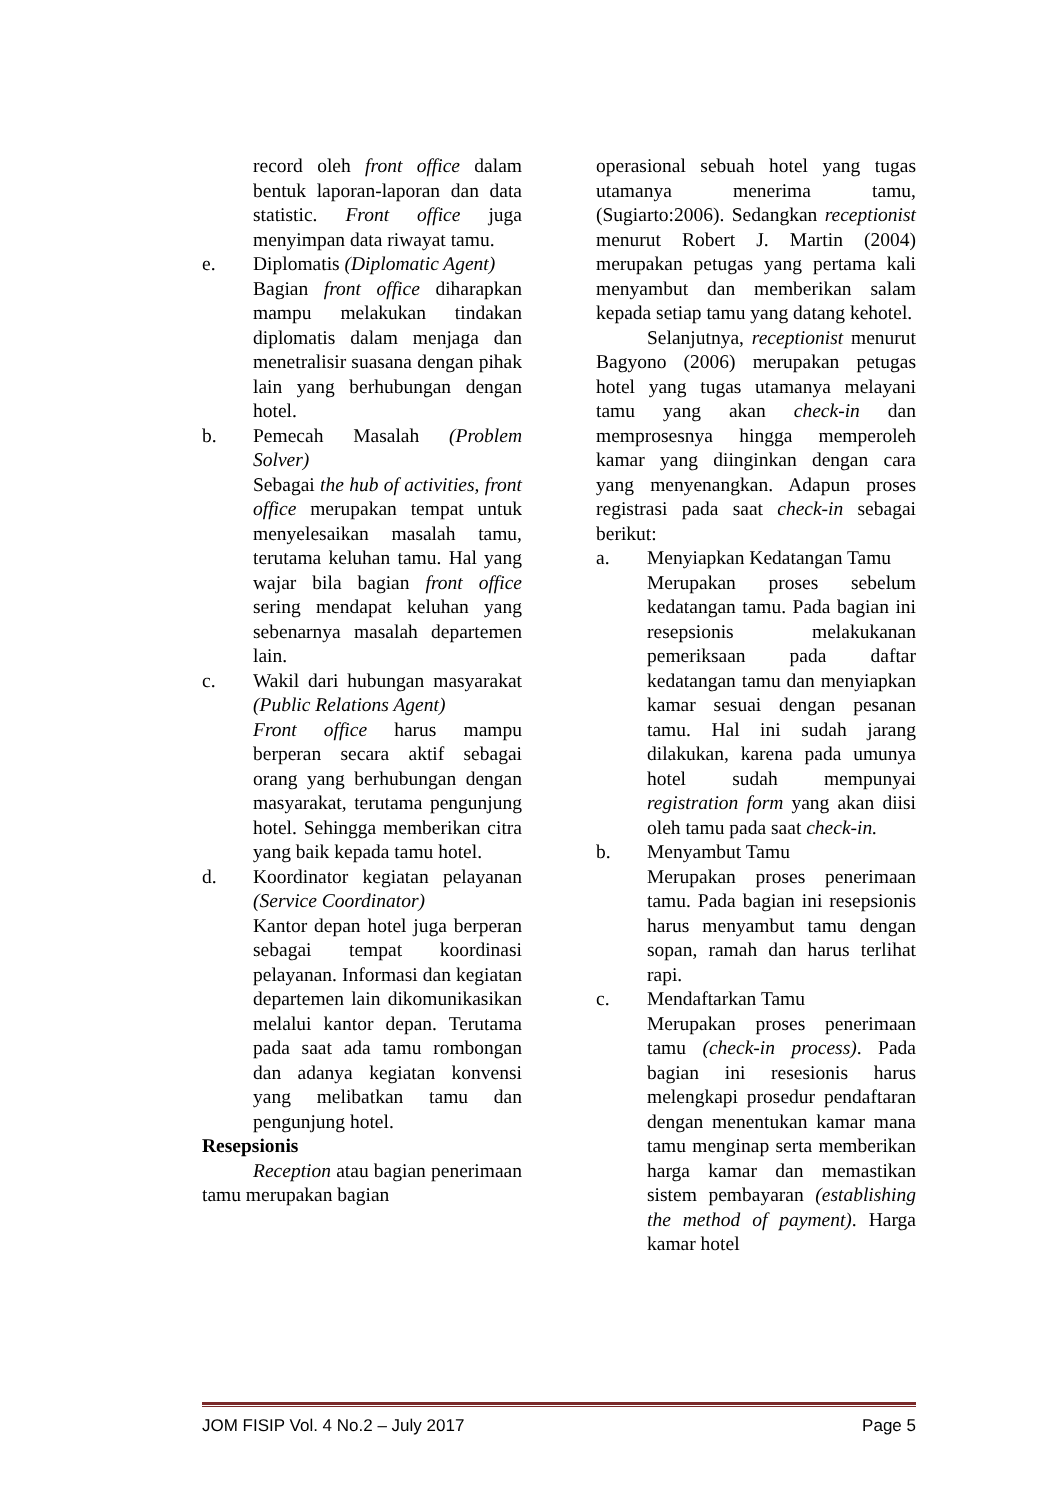record oleh front office dalam bentuk laporan-laporan dan data statistic. Front office juga menyimpan data riwayat tamu.
e. Diplomatis (Diplomatic Agent)
Bagian front office diharapkan mampu melakukan tindakan diplomatis dalam menjaga dan menetralisir suasana dengan pihak lain yang berhubungan dengan hotel.
b. Pemecah Masalah (Problem Solver)
Sebagai the hub of activities, front office merupakan tempat untuk menyelesaikan masalah tamu, terutama keluhan tamu. Hal yang wajar bila bagian front office sering mendapat keluhan yang sebenarnya masalah departemen lain.
c. Wakil dari hubungan masyarakat (Public Relations Agent)
Front office harus mampu berperan secara aktif sebagai orang yang berhubungan dengan masyarakat, terutama pengunjung hotel. Sehingga memberikan citra yang baik kepada tamu hotel.
d. Koordinator kegiatan pelayanan (Service Coordinator)
Kantor depan hotel juga berperan sebagai tempat koordinasi pelayanan. Informasi dan kegiatan departemen lain dikomunikasikan melalui kantor depan. Terutama pada saat ada tamu rombongan dan adanya kegiatan konvensi yang melibatkan tamu dan pengunjung hotel.
Resepsionis
Reception atau bagian penerimaan tamu merupakan bagian
operasional sebuah hotel yang tugas utamanya menerima tamu, (Sugiarto:2006). Sedangkan receptionist menurut Robert J. Martin (2004) merupakan petugas yang pertama kali menyambut dan memberikan salam kepada setiap tamu yang datang kehotel.
Selanjutnya, receptionist menurut Bagyono (2006) merupakan petugas hotel yang tugas utamanya melayani tamu yang akan check-in dan memprosesnya hingga memperoleh kamar yang diinginkan dengan cara yang menyenangkan. Adapun proses registrasi pada saat check-in sebagai berikut:
a. Menyiapkan Kedatangan Tamu
Merupakan proses sebelum kedatangan tamu. Pada bagian ini resepsionis melakukanan pemeriksaan pada daftar kedatangan tamu dan menyiapkan kamar sesuai dengan pesanan tamu. Hal ini sudah jarang dilakukan, karena pada umunya hotel sudah mempunyai registration form yang akan diisi oleh tamu pada saat check-in.
b. Menyambut Tamu
Merupakan proses penerimaan tamu. Pada bagian ini resepsionis harus menyambut tamu dengan sopan, ramah dan harus terlihat rapi.
c. Mendaftarkan Tamu
Merupakan proses penerimaan tamu (check-in process). Pada bagian ini resesionis harus melengkapi prosedur pendaftaran dengan menentukan kamar mana tamu menginap serta memberikan harga kamar dan memastikan sistem pembayaran (establishing the method of payment). Harga kamar hotel
JOM FISIP Vol. 4 No.2 – July 2017 Page 5